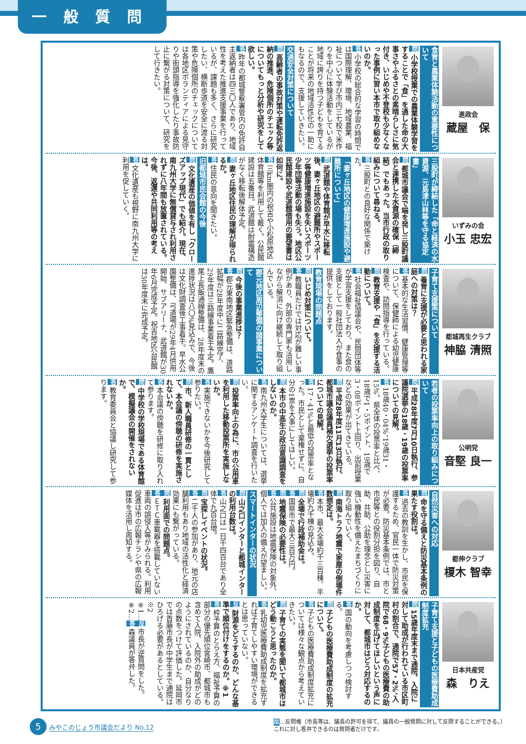一般質問
進政会
蔵屋　保
食育と農業体験活動の重要性について
問 小学校授業での農業体験学習をすることで「食」を通した命の大事さやふるさとの素晴らしさに気付き、いじめや不登校も少なくなった事例に習い本市で取り組めないのか。
答 小学校の総合的な学習の時間では国際理解、環境、地域農業、福祉について学び市内三七校で米作りを中心に体験活動をしているが地域に誇りを持つ子どもを育てることが将来の地域活性化の一助にもなるので、支援していきたい。
交通安全対策について
問 高齢者の事故対策や運転免許返納の推進、危険個所のチエック等についてもっと分析や研究をして欲しい。
答 昨年の都城警察署管内の免許自主返納者は四三〇人であり、地域性を考えた推進支援事業を行っているが、課題も多く、さらに研究したい、横断歩道を安全に渡る対策や危険個所のチェックについては各地区ボランティアによる見守りや街頭指導を強化したり事故防止に繋がる対策について、研究をして行きたい。
いずみの会
小玉 忠宏
三股町が締結した「命と経済の水資源、元島津山林等を守る協定書」
問 都城市議会で端を発し三股町議会と連携した水資源の確保（締結）でもあった。当市行政の取り組みについて尋ねる。
答 三股町との良好な関係で築けた。
「妻ヶ丘地区の健康増進施設や避難所について」
問 武道館や体育館が早水に移転後、妻ヶ丘地区の避難所やスポーツ等健康増進施設を失いスポーツ少年団等活動の場も失う。地区公民館建設や武道館借用の要望書は如何に。
答 三km圏内の祝吉や小松原地区体育館等を利用して戴く。公民館建設は五番目。武道館は耐震構造がなく移転後解体予定。
問 妻ヶ丘地区住民の理解が得られるか。
答 住民の意向を聞きたい。
旧都城市民会館の今後
問 文化遺産の価値を有し「クローズアップ現代」でも紹介。現在、南九州大学に無償貸与され利用されずに八年間も放置されている。今後、返還や共同利用等の考えは。
答 文化遺産も視野に南九州大学に利用を促していく。
都城再生クラブ
神脇 清照
子育て支援策について
問 養育に支援が必要と思われる家庭への対策は？
答 基本的な生活習慣、健康管理等について、保健師による幼児健康検査や、訪問指導を行っている。
問 教育支援や「食」を支援する活動について。
答 社会福祉協議会や、民間団体等が学習支援をしており、また食の支援として一般社団法人が食事の提供をしております。
教育現場の問題点
問 いじめ対策について。
答 教職員だけでは対応が難しい事例があり、外部の専門家も活用しながら解消に向け継続して取り組んでいる。
郡元地区周辺整備の諸事業について
問 今後の事業進捗は？
答 郡元東南地区緊急整備は、道路拡幅が28年度中に二路線完了、29年度は三路線事業着手予定。鷹尾上長飯通線整備は、28年度末の進捗状況は八〇%見込みで、今後は文化財調査後工事着手。早水公園整備は、弓道場が29年4月供用開始、サブアリーナ、武道館が30年6月完成予定。祝吉地区公民館は30年度末に完成予定。
公明党
音堅 良一
若者の投票率向上の取り組みについて
問 平成28年度7月10日執行、参議院選挙の18歳・19歳の投票率についての見解。
答 18歳40・04%、19歳31・15%。県全体の投票率と比べ、18歳で1・5ポイント、19歳で3・08ポイント上回り、出前授業などの効果が出てきている。
問 平成28年度11月13日執行、都城市議会議員補欠選挙の投票率についての見解。
答 17・41%と最低の投票率となった。市民として棄権せずに、自分の1票を大事にしてほしい。
問 本市の中高生の政治意識調査をしないのか。
答 南九州大学生については、選挙に関するアンケート調査を行いたい。
問 投票率向上の為に、市の公用車を利用した移動投票所を実施しないか。
答 実施できないかを今後研究して参りたい。
問 市、新人職員研修の一貫として、本会議の傍聴の研修を実施されないか。
答 本会議の傍聴を研修に取り入れて参ります。
問 中学校の学校現場である体育館で、模擬議会の開催をされないか。
答 教育委員会と協議し研究して参ります。
都伸クラブ
榎木 智幸
自然災害への対応
問 命を守る備えと防災基本条例の果たす役割は。
答 過去の教訓を生かし、市民を保護するため、官民一体で防災対策が必要。防災基本条例では、市と市民等との役割分担を図り、自助、共助、公助を理念とし災害に強い機動性を備えたまちづくりに取り組んでいく。
問 南海トラフ地震で家屋の倒壊件数想定は。
答 本市、最大全壊約千三百棟、半壊約九千棟の見込み。
問 全壊で行政補助金は。
答 国県市で最大三百万円。
問 地震保険の必要性は。
答 公共施設は地震保険の対象外、個人では加入の備えが望ましい。
スマートインターの状況
問 山之口インターと都城インターの利用台数は。
答 山之口は一日千四百台であり全体で九百台増。
問 宝探しイベントの状況。
答 二千人の参加があり、地元の店舗利用もあり地域の活性化と経済効果にも繋がっている。
問 利用面での問題点。
答 ＥＴＣ車載器を搭載していない車両の誤侵入等がみられる。利用促進は市の広報チラシや県の広報媒体を活用し周知する。
日本共産党
森　りえ
子育て支援と子どもの医療費助成制度拡充
問 15歳年度末まで通院、入院に対して助成が行われている市区町村の割合で、通院で57・2%、入院で68・9%子どもの医療費の助成制度を広げてほしいという声に対して、都城市はどう対応するのか。
答 国の動向を考慮しつつ検討する。
問 子どもの医療費助成制度の拡充について。
答 子どもの医療費助成制度拡充については様々な観点から考えていきたい。
問 子育ての実態を聞いて都城市はどう動こうと思ったのか。
答 乳幼児医療費助成制度を拡充すれば子育てしやすい環境ができるとは思っていない。
反 財源をどうするのか、どんな基準で順位付けをするのか。※1
答 枠予算のとらえ方、福祉予算の部分の優先順位宮崎市、都城市も含めて入院、入院外の助成がどのようにされているのか、自分なりの点数をつけて評価した。延岡市では首藤市長が中学生まで通院はひろげる必要があるとしている。※2
※1…反 市長が逆質問をした。
※2…答 森議員が答弁した。
5 みやこのじょう市議会だより No.12
反…反問権（市長等は、議長の許可を得て、議員の一般質問に対して反問することができる。）
これに対し答弁できるのは質問者だけです。